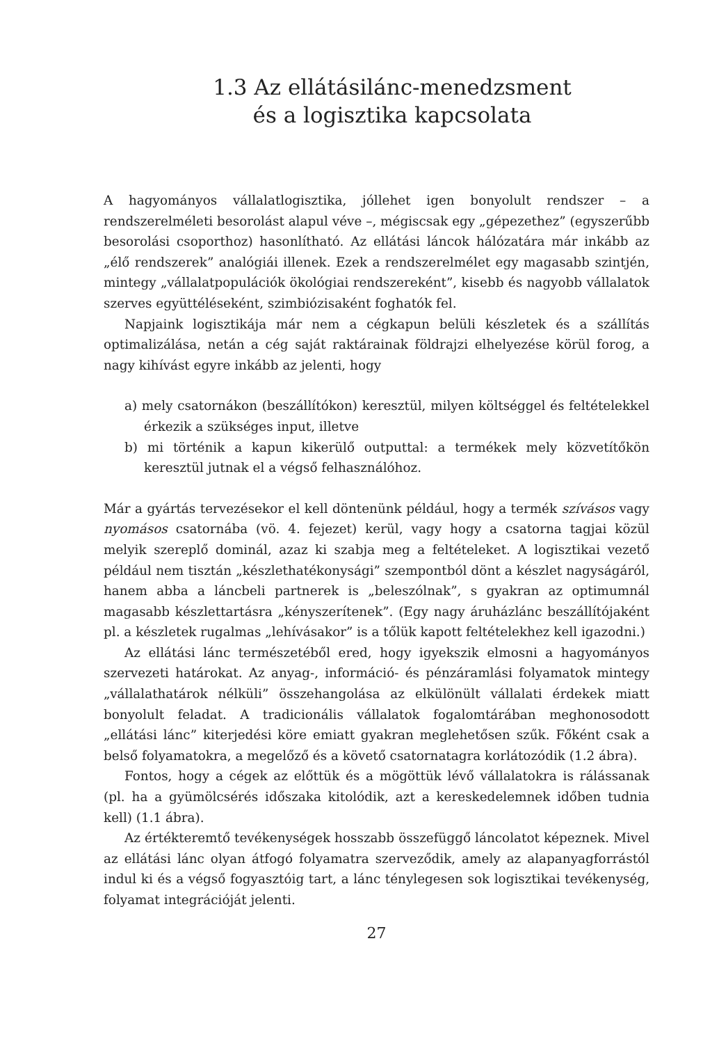1.3 Az ellátásilánc-menedzsment
és a logisztika kapcsolata
A hagyományos vállalatlogisztika, jóllehet igen bonyolult rendszer – a rendszerelméleti besorolást alapul véve –, mégiscsak egy „gépezethez” (egyszerűbb besorolási csoporthoz) hasonlítható. Az ellátási láncok hálózatára már inkább az „élő rendszerek” analógiái illenek. Ezek a rendszerelmélet egy magasabb szintjén, mintegy „vállalatpopulációk ökológiai rendszereként”, kisebb és nagyobb vállalatok szerves együttéléseként, szimbiózisaként foghatók fel.
Napjaink logisztikája már nem a cégkapun belüli készletek és a szállítás optimalizálása, netán a cég saját raktárainak földrajzi elhelyezése körül forog, a nagy kihívást egyre inkább az jelenti, hogy
a) mely csatornákon (beszállítókon) keresztül, milyen költséggel és feltételekkel érkezik a szükséges input, illetve
b) mi történik a kapun kikerülő outputtal: a termékek mely közvetítőkön keresztül jutnak el a végső felhasználóhoz.
Már a gyártás tervezésekor el kell döntenünk például, hogy a termék szívásos vagy nyomásos csatornába (vö. 4. fejezet) kerül, vagy hogy a csatorna tagjai közül melyik szereplő dominál, azaz ki szabja meg a feltételeket. A logisztikai vezető például nem tisztán „készlethatékonysági” szempontból dönt a készlet nagyságáról, hanem abba a láncbeli partnerek is „beleszólnak”, s gyakran az optimumnál magasabb készlettartásra „kényszerítenek”. (Egy nagy áruházlánc beszállítójaként pl. a készletek rugalmas „lehívásakor” is a tőlük kapott feltételekhez kell igazodni.)
Az ellátási lánc természetéből ered, hogy igyekszik elmosni a hagyományos szervezeti határokat. Az anyag-, információ- és pénzáramlási folyamatok mintegy „vállalathatárok nélküli” összehangolása az elkülönült vállalati érdekek miatt bonyolult feladat. A tradicionális vállalatok fogalomtárában meghonosodott „ellátási lánc” kiterjedési köre emiatt gyakran meglehetősen szűk. Főként csak a belső folyamatokra, a megelőző és a követő csatornatagra korlátozódik (1.2 ábra).
Fontos, hogy a cégek az előttük és a mögöttük lévő vállalatokra is rálássanak (pl. ha a gyümölcsérés időszaka kitolódik, azt a kereskedelemnek időben tudnia kell) (1.1 ábra).
Az értékteremtő tevékenységek hosszabb összefüggő láncolatot képeznek. Mivel az ellátási lánc olyan átfogó folyamatra szerveződik, amely az alapanyagforrástól indul ki és a végső fogyasztóig tart, a lánc ténylegesen sok logisztikai tevékenység, folyamat integrációját jelenti.
27